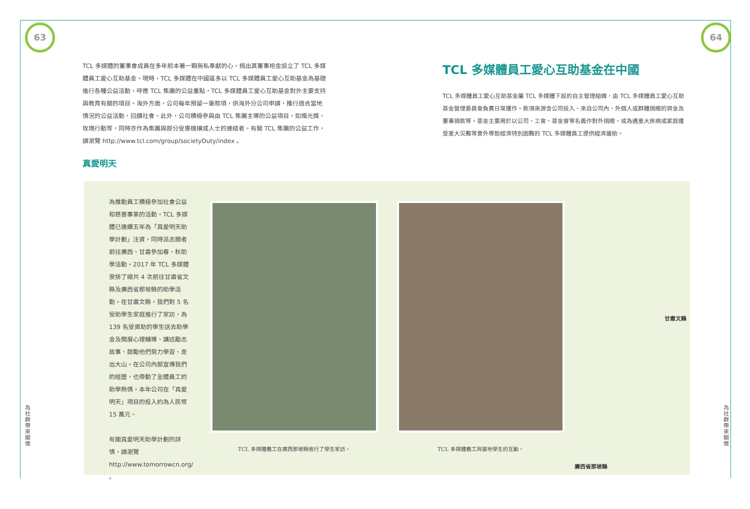63 64
為社群帶來關懷
為社群帶來關懷
TCL 多媒體的董事會成員在多年前本著一顆無私奉獻的心，捐出其董事袍金設立了 TCL 多媒體員工愛心互助基金。現時，TCL 多媒體在中國區多以 TCL 多媒體員工愛心互助基金為基礎進行各種公益活動，呼應 TCL 集團的公益重點，TCL 多媒體員工愛心互助基金對外主要支持與教育有關的項目。海外方面，公司每年預留一筆款項，供海外分公司申請，推行適合當地情況的公益活動，回饋社會。此外，公司積極參與由 TCL 集團主導的公益項目，如燭光獎、玫瑰行動等，同時亦作為集團與部分受惠機構或人士的連結者。有關 TCL 集團的公益工作，請瀏覽 http://www.tcl.com/group/societyDuty/index 。
真愛明天
TCL 多媒體員工愛心互助基金在中國
TCL 多媒體員工愛心互助基金屬 TCL 多媒體下設的自主管理組織，由 TCL 多媒體員工愛心互助基金管理委員會負責日常運作。款項來源含公司投入、來自公司內、外個人或群體捐贈的資金及董事捐款等。基金主要用於以公司、工會、基金會等名義作對外捐贈，或為遇重大疾病或家庭遭受重大災難等意外導致經濟特別困難的 TCL 多媒體員工提供經濟援助。
為推動員工積極參加社會公益和慈善事業的活動，TCL 多媒體已連續五年為「真愛明天助學計劃」注資，同時派志願者前往廣西、甘肅參加春、秋助學活動。2017 年 TCL 多媒體安排了總共 4 次前往甘肅省文縣及廣西省那坡縣的助學活動。在甘肅文縣，我們對 5 名受助學生家庭進行了家訪，為 139 名受資助的學生送去助學金及開展心理輔導、講述勵志故事、鼓勵他們努力學習、走出大山。在公司內部宣傳我們的經歷，也帶動了全體員工的助學熱情。本年公司在「真愛明天」項目的投入約為人民幣 15 萬元。
有關真愛明天助學計劃的詳情，請瀏覽 http://www.tomorrowcn.org/ 。
TCL 多媒體義工在廣西那坡縣進行了學生家訪。 TCL 多媒體義工與當地學生的互動。
甘肅文縣
廣西省那坡縣